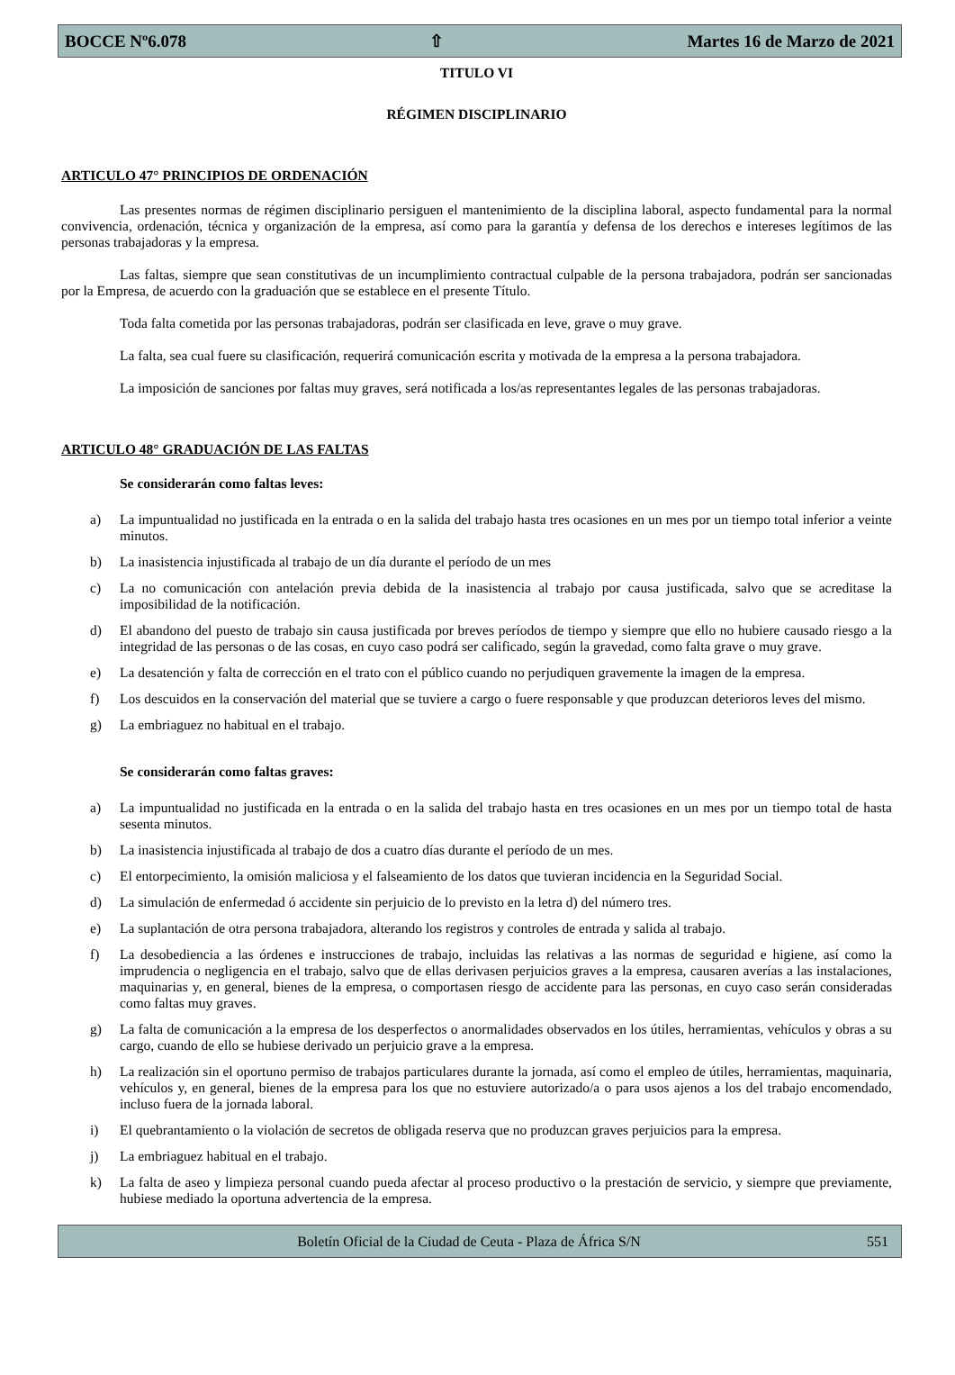BOCCE Nº6.078 ⇧ Martes 16 de Marzo de 2021
TITULO VI
RÉGIMEN DISCIPLINARIO
ARTICULO 47° PRINCIPIOS DE ORDENACIÓN
Las presentes normas de régimen disciplinario persiguen el mantenimiento de la disciplina laboral, aspecto fundamental para la normal convivencia, ordenación, técnica y organización de la empresa, así como para la garantía y defensa de los derechos e intereses legítimos de las personas trabajadoras y la empresa.
Las faltas, siempre que sean constitutivas de un incumplimiento contractual culpable de la persona trabajadora, podrán ser sancionadas por la Empresa, de acuerdo con la graduación que se establece en el presente Título.
Toda falta cometida por las personas trabajadoras, podrán ser clasificada en leve, grave o muy grave.
La falta, sea cual fuere su clasificación, requerirá comunicación escrita y motivada de la empresa a la persona trabajadora.
La imposición de sanciones por faltas muy graves, será notificada a los/as representantes legales de las personas trabajadoras.
ARTICULO 48° GRADUACIÓN DE LAS FALTAS
Se considerarán como faltas leves:
a) La impuntualidad no justificada en la entrada o en la salida del trabajo hasta tres ocasiones en un mes por un tiempo total inferior a veinte minutos.
b) La inasistencia injustificada al trabajo de un día durante el período de un mes
c) La no comunicación con antelación previa debida de la inasistencia al trabajo por causa justificada, salvo que se acreditase la imposibilidad de la notificación.
d) El abandono del puesto de trabajo sin causa justificada por breves períodos de tiempo y siempre que ello no hubiere causado riesgo a la integridad de las personas o de las cosas, en cuyo caso podrá ser calificado, según la gravedad, como falta grave o muy grave.
e) La desatención y falta de corrección en el trato con el público cuando no perjudiquen gravemente la imagen de la empresa.
f) Los descuidos en la conservación del material que se tuviere a cargo o fuere responsable y que produzcan deterioros leves del mismo.
g) La embriaguez no habitual en el trabajo.
Se considerarán como faltas graves:
a) La impuntualidad no justificada en la entrada o en la salida del trabajo hasta en tres ocasiones en un mes por un tiempo total de hasta sesenta minutos.
b) La inasistencia injustificada al trabajo de dos a cuatro días durante el período de un mes.
c) El entorpecimiento, la omisión maliciosa y el falseamiento de los datos que tuvieran incidencia en la Seguridad Social.
d) La simulación de enfermedad ó accidente sin perjuicio de lo previsto en la letra d) del número tres.
e) La suplantación de otra persona trabajadora, alterando los registros y controles de entrada y salida al trabajo.
f) La desobediencia a las órdenes e instrucciones de trabajo, incluidas las relativas a las normas de seguridad e higiene, así como la imprudencia o negligencia en el trabajo, salvo que de ellas derivasen perjuicios graves a la empresa, causaren averías a las instalaciones, maquinarias y, en general, bienes de la empresa, o comportasen riesgo de accidente para las personas, en cuyo caso serán consideradas como faltas muy graves.
g) La falta de comunicación a la empresa de los desperfectos o anormalidades observados en los útiles, herramientas, vehículos y obras a su cargo, cuando de ello se hubiese derivado un perjuicio grave a la empresa.
h) La realización sin el oportuno permiso de trabajos particulares durante la jornada, así como el empleo de útiles, herramientas, maquinaria, vehículos y, en general, bienes de la empresa para los que no estuviere autorizado/a o para usos ajenos a los del trabajo encomendado, incluso fuera de la jornada laboral.
i) El quebrantamiento o la violación de secretos de obligada reserva que no produzcan graves perjuicios para la empresa.
j) La embriaguez habitual en el trabajo.
k) La falta de aseo y limpieza personal cuando pueda afectar al proceso productivo o la prestación de servicio, y siempre que previamente, hubiese mediado la oportuna advertencia de la empresa.
Boletín Oficial de la Ciudad de Ceuta - Plaza de África S/N 551